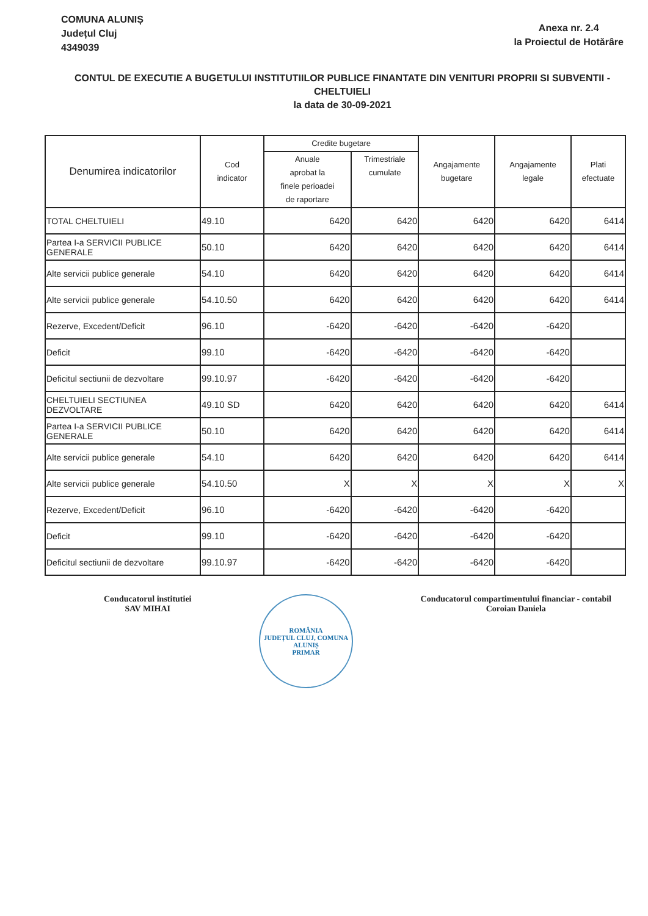COMUNA ALUNIȘ
Județul Cluj
4349039
Anexa nr. 2.4
la Proiectul de Hotărâre
CONTUL DE EXECUTIE A BUGETULUI INSTITUTIILOR PUBLICE FINANTATE DIN VENITURI PROPRII SI SUBVENTII - CHELTUIELI
la data de 30-09-2021
| Denumirea indicatorilor | Cod indicator | Credite bugetare | | Angajamente bugetare | Angajamente legale | Plati efectuate |
| --- | --- | --- | --- | --- | --- | --- |
| | | Anuale aprobat la finele perioadei de raportare | Trimestriale cumulate | | | |
| TOTAL CHELTUIELI | 49.10 | 6420 | 6420 | 6420 | 6420 | 6414 |
| Partea I-a SERVICII PUBLICE GENERALE | 50.10 | 6420 | 6420 | 6420 | 6420 | 6414 |
| Alte servicii publice generale | 54.10 | 6420 | 6420 | 6420 | 6420 | 6414 |
| Alte servicii publice generale | 54.10.50 | 6420 | 6420 | 6420 | 6420 | 6414 |
| Rezerve, Excedent/Deficit | 96.10 | -6420 | -6420 | -6420 | -6420 | |
| Deficit | 99.10 | -6420 | -6420 | -6420 | -6420 | |
| Deficitul sectiunii de dezvoltare | 99.10.97 | -6420 | -6420 | -6420 | -6420 | |
| CHELTUIELI SECTIUNEA DEZVOLTARE | 49.10 SD | 6420 | 6420 | 6420 | 6420 | 6414 |
| Partea I-a SERVICII PUBLICE GENERALE | 50.10 | 6420 | 6420 | 6420 | 6420 | 6414 |
| Alte servicii publice generale | 54.10 | 6420 | 6420 | 6420 | 6420 | 6414 |
| Alte servicii publice generale | 54.10.50 | X | X | X | X | X |
| Rezerve, Excedent/Deficit | 96.10 | -6420 | -6420 | -6420 | -6420 | |
| Deficit | 99.10 | -6420 | -6420 | -6420 | -6420 | |
| Deficitul sectiunii de dezvoltare | 99.10.97 | -6420 | -6420 | -6420 | -6420 | |
Conducatorul institutiei
SAV MIHAI
ROMÂNIA
JUDEȚUL CLUJ, COMUNA ALUNIȘ
PRIMAR
Conducatorul compartimentului financiar - contabil
Coroian Daniela